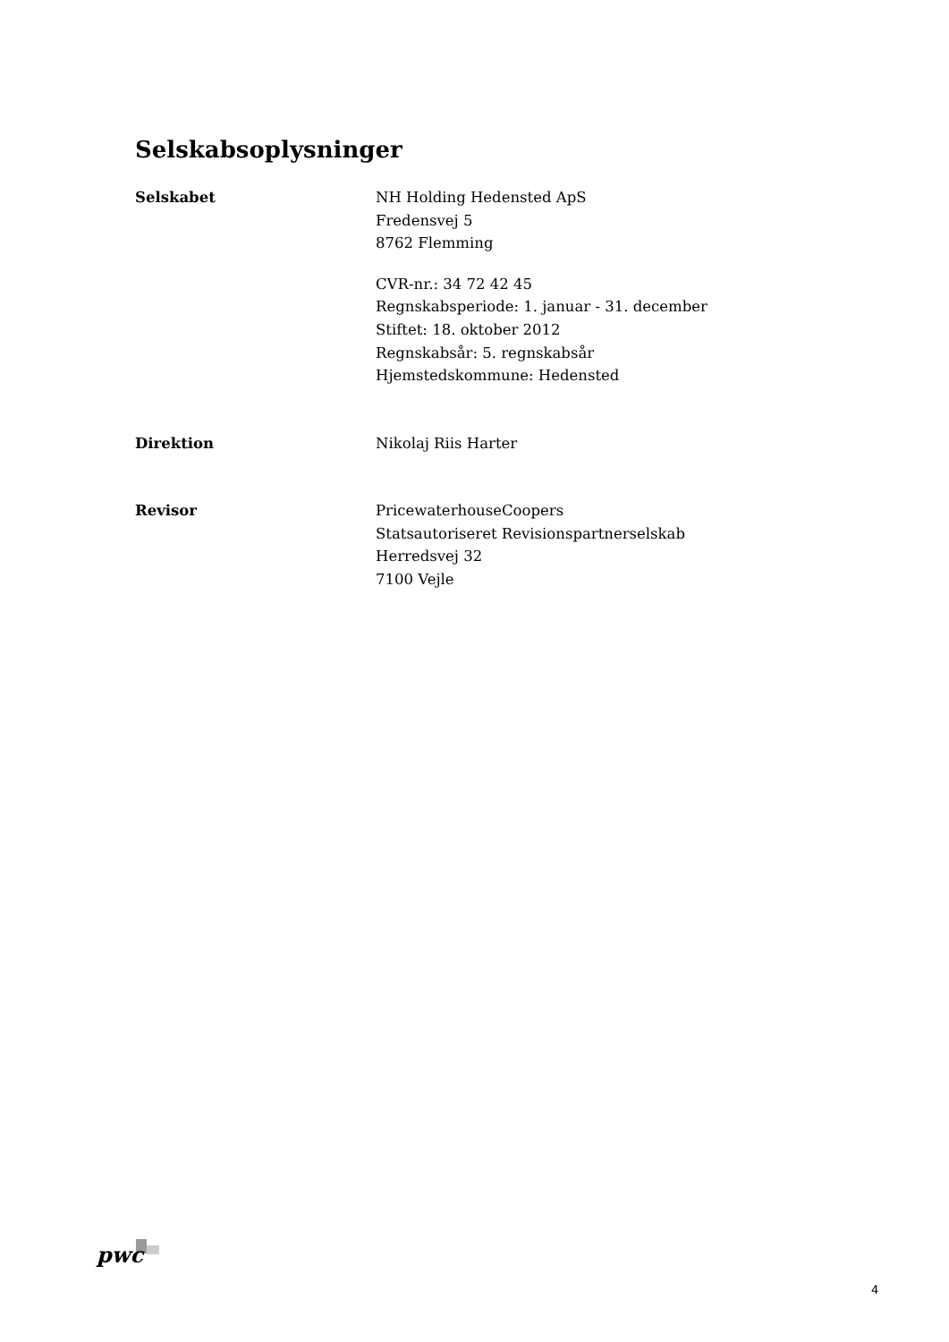Selskabsoplysninger
Selskabet NH Holding Hedensted ApS
Fredensvej 5
8762 Flemming
CVR-nr.: 34 72 42 45
Regnskabsperiode: 1. januar - 31. december
Stiftet: 18. oktober 2012
Regnskabsår: 5. regnskabsår
Hjemstedskommune: Hedensted
Direktion Nikolaj Riis Harter
Revisor PricewaterhouseCoopers
Statsautoriseret Revisionspartnerselskab
Herredsvej 32
7100 Vejle
pwc
4